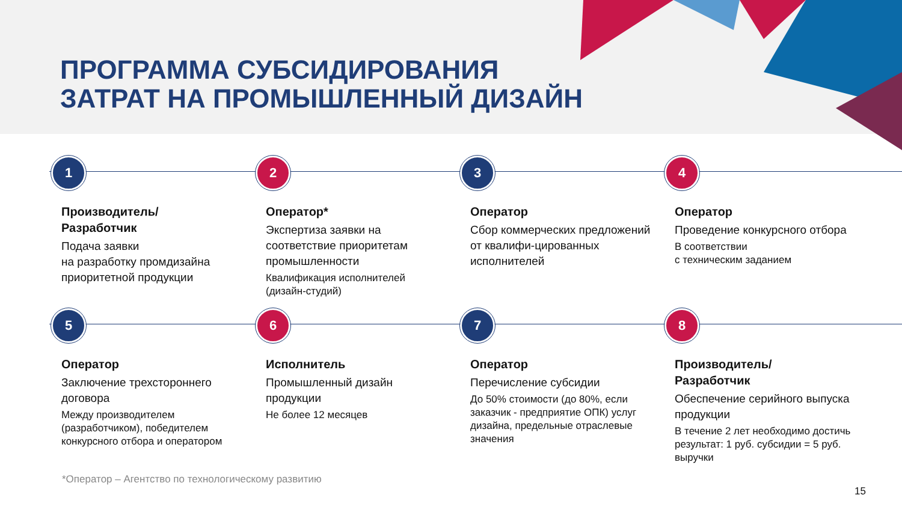ПРОГРАММА СУБСИДИРОВАНИЯ
ЗАТРАТ НА ПРОМЫШЛЕННЫЙ ДИЗАЙН
1
Производитель/
Разработчик
Подача заявки
на разработку промдизайна приоритетной продукции
2
Оператор*
Экспертиза заявки на соответствие приоритетам промышленности
Квалификация исполнителей (дизайн-студий)
3
Оператор
Сбор коммерческих предложений от квалифи-цированных исполнителей
4
Оператор
Проведение конкурсного отбора
В соответствии
с техническим заданием
5
Оператор
Заключение трехстороннего договора
Между производителем (разработчиком), победителем конкурсного отбора и оператором
6
Исполнитель
Промышленный дизайн продукции
Не более 12 месяцев
7
Оператор
Перечисление субсидии
До 50% стоимости (до 80%, если заказчик - предприятие ОПК) услуг дизайна, предельные отраслевые значения
8
Производитель/
Разработчик
Обеспечение серийного выпуска продукции
В течение 2 лет необходимо достичь результат: 1 руб. субсидии = 5 руб. выручки
*Оператор – Агентство по технологическому развитию
15